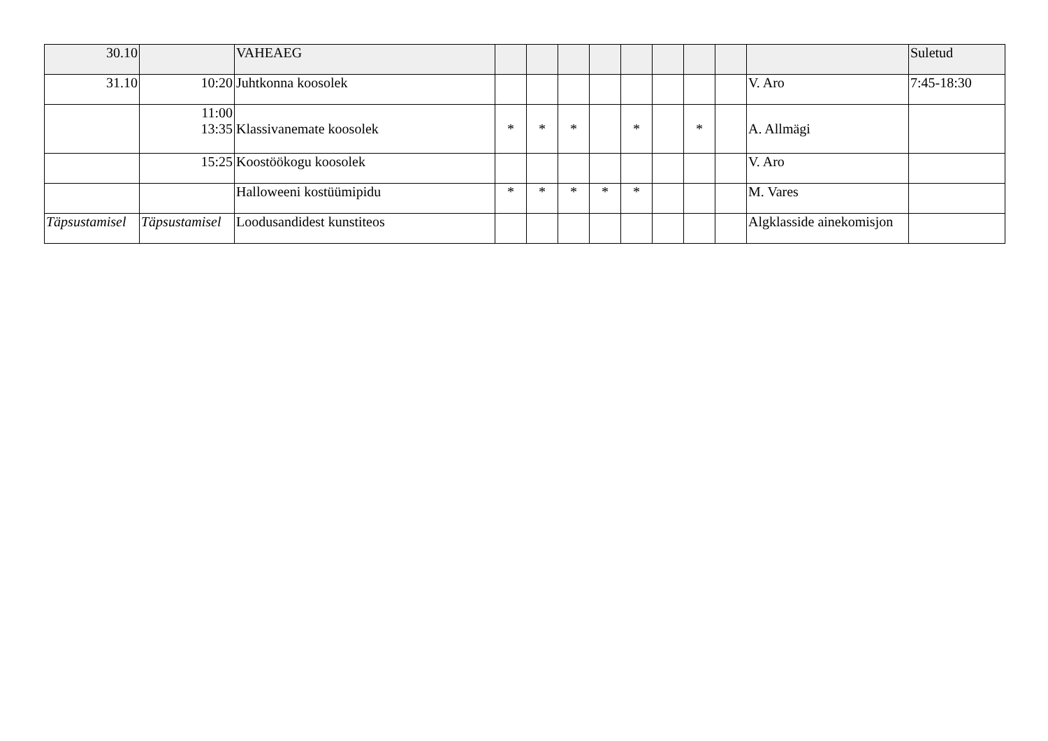| 30.10 | | VAHEAEG | | | | | | | | | | Suletud |
| 31.10 | 10:20 | Juhtkonna koosolek | | | | | | | | | V. Aro | 7:45-18:30 |
| | 11:00 13:35 | Klassivanemate koosolek | * | * | * | | * | | * | | A. Allmägi | |
| | 15:25 | Koostöökogu koosolek | | | | | | | | | V. Aro | |
| | | Halloweeni kostüümipidu | * | * | * | * | * | | | | M. Vares | |
| Täpsustamisel | Täpsustamisel | Loodusandidest kunstiteos | | | | | | | | | Algklasside ainekomisjon | |